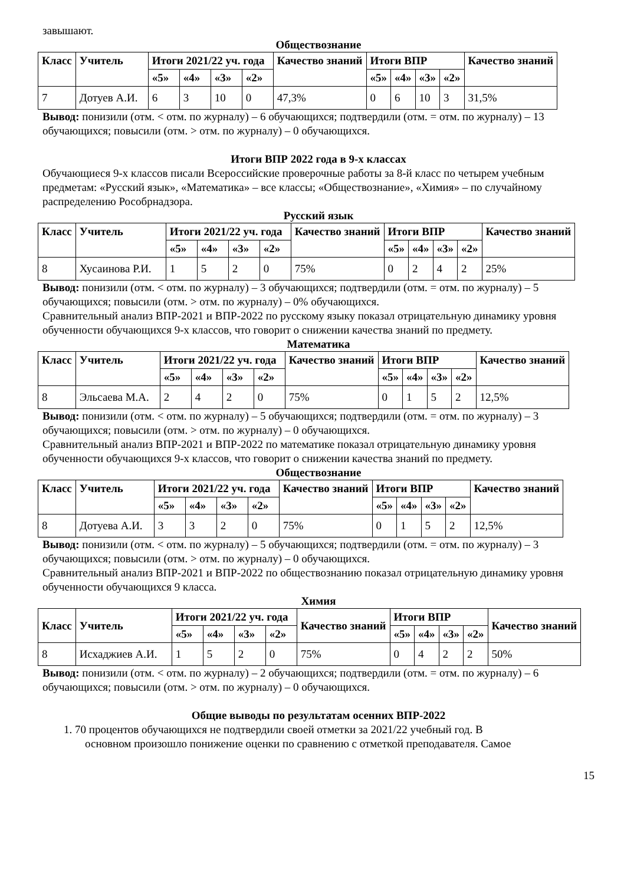завышают.
Обществознание
| Класс | Учитель | Итоги 2021/22 уч. года | | | | Качество знаний | Итоги ВПР | | | | Качество знаний |
| --- | --- | --- | --- | --- | --- | --- | --- | --- | --- | --- | --- |
| | | «5» | «4» | «3» | «2» | | «5» | «4» | «3» | «2» | |
| 7 | Дотуев А.И. | 6 | 3 | 10 | 0 | 47,3% | 0 | 6 | 10 | 3 | 31,5% |
Вывод: понизили (отм. < отм. по журналу) – 6 обучающихся; подтвердили (отм. = отм. по журналу) – 13 обучающихся; повысили (отм. > отм. по журналу) – 0 обучающихся.
Итоги ВПР 2022 года в 9-х классах
Обучающиеся 9-х классов писали Всероссийские проверочные работы за 8-й класс по четырем учебным предметам: «Русский язык», «Математика» – все классы; «Обществознание», «Химия» – по случайному распределению Рособрнадзора.
Русский язык
| Класс | Учитель | Итоги 2021/22 уч. года | | | | Качество знаний | Итоги ВПР | | | | Качество знаний |
| --- | --- | --- | --- | --- | --- | --- | --- | --- | --- | --- | --- |
| | | «5» | «4» | «3» | «2» | | «5» | «4» | «3» | «2» | |
| 8 | Хусаинова Р.И. | 1 | 5 | 2 | 0 | 75% | 0 | 2 | 4 | 2 | 25% |
Вывод: понизили (отм. < отм. по журналу) – 3 обучающихся; подтвердили (отм. = отм. по журналу) – 5 обучающихся; повысили (отм. > отм. по журналу) – 0% обучающихся.
Сравнительный анализ ВПР-2021 и ВПР-2022 по русскому языку показал отрицательную динамику уровня обученности обучающихся 9-х классов, что говорит о снижении качества знаний по предмету.
Математика
| Класс | Учитель | Итоги 2021/22 уч. года | | | | Качество знаний | Итоги ВПР | | | | Качество знаний |
| --- | --- | --- | --- | --- | --- | --- | --- | --- | --- | --- | --- |
| | | «5» | «4» | «3» | «2» | | «5» | «4» | «3» | «2» | |
| 8 | Эльсаева М.А. | 2 | 4 | 2 | 0 | 75% | 0 | 1 | 5 | 2 | 12,5% |
Вывод: понизили (отм. < отм. по журналу) – 5 обучающихся; подтвердили (отм. = отм. по журналу) – 3 обучающихся; повысили (отм. > отм. по журналу) – 0 обучающихся.
Сравнительный анализ ВПР-2021 и ВПР-2022 по математике показал отрицательную динамику уровня обученности обучающихся 9-х классов, что говорит о снижении качества знаний по предмету.
Обществознание
| Класс | Учитель | Итоги 2021/22 уч. года | | | | Качество знаний | Итоги ВПР | | | | Качество знаний |
| --- | --- | --- | --- | --- | --- | --- | --- | --- | --- | --- | --- |
| | | «5» | «4» | «3» | «2» | | «5» | «4» | «3» | «2» | |
| 8 | Дотуева А.И. | 3 | 3 | 2 | 0 | 75% | 0 | 1 | 5 | 2 | 12,5% |
Вывод: понизили (отм. < отм. по журналу) – 5 обучающихся; подтвердили (отм. = отм. по журналу) – 3 обучающихся; повысили (отм. > отм. по журналу) – 0 обучающихся.
Сравнительный анализ ВПР-2021 и ВПР-2022 по обществознанию показал отрицательную динамику уровня обученности обучающихся 9 класса.
Химия
| Класс | Учитель | Итоги 2021/22 уч. года | | | | Качество знаний | Итоги ВПР | | | | Качество знаний |
| --- | --- | --- | --- | --- | --- | --- | --- | --- | --- | --- | --- |
| | | «5» | «4» | «3» | «2» | | «5» | «4» | «3» | «2» | |
| 8 | Исхаджиев А.И. | 1 | 5 | 2 | 0 | 75% | 0 | 4 | 2 | 2 | 50% |
Вывод: понизили (отм. < отм. по журналу) – 2 обучающихся; подтвердили (отм. = отм. по журналу) – 6 обучающихся; повысили (отм. > отм. по журналу) – 0 обучающихся.
Общие выводы по результатам осенних ВПР-2022
1. 70 процентов обучающихся не подтвердили своей отметки за 2021/22 учебный год. В
основном произошло понижение оценки по сравнению с отметкой преподавателя. Самое
15